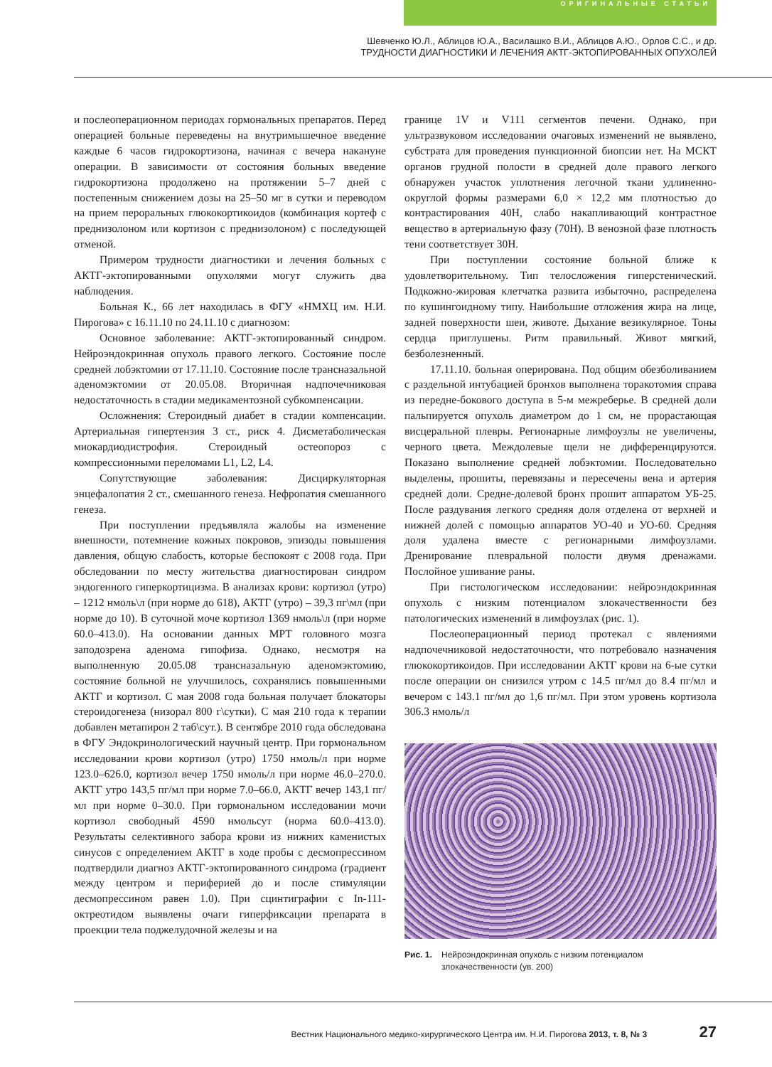ОРИГИНАЛЬНЫЕ СТАТЬИ
Шевченко Ю.Л., Аблицов Ю.А., Василашко В.И., Аблицов А.Ю., Орлов С.С., и др.
ТРУДНОСТИ ДИАГНОСТИКИ И ЛЕЧЕНИЯ АКТГ-ЭКТОПИРОВАННЫХ ОПУХОЛЕЙ
и послеоперационном периодах гормональных препаратов. Перед операцией больные переведены на внутримышечное введение каждые 6 часов гидрокортизона, начиная с вечера накануне операции. В зависимости от состояния больных введение гидрокортизона продолжено на протяжении 5–7 дней с постепенным снижением дозы на 25–50 мг в сутки и переводом на прием пероральных глюкокортикоидов (комбинация кортеф с преднизолоном или кортизон с преднизолоном) с последующей отменой.
Примером трудности диагностики и лечения больных с АКТГ-эктопированными опухолями могут служить два наблюдения.
Больная К., 66 лет находилась в ФГУ «НМХЦ им. Н.И. Пирогова» с 16.11.10 по 24.11.10 с диагнозом:
Основное заболевание: АКТГ-эктопированный синдром. Нейроэндокринная опухоль правого легкого. Состояние после средней лобэктомии от 17.11.10. Состояние после трансназальной аденомэктомии от 20.05.08. Вторичная надпочечниковая недостаточность в стадии медикаментозной субкомпенсации.
Осложнения: Стероидный диабет в стадии компенсации. Артериальная гипертензия 3 ст., риск 4. Дисметаболическая миокардиодистрофия. Стероидный остеопороз с компрессионными переломами L1, L2, L4.
Сопутствующие заболевания: Дисциркуляторная энцефалопатия 2 ст., смешанного генеза. Нефропатия смешанного генеза.
При поступлении предъявляла жалобы на изменение внешности, потемнение кожных покровов, эпизоды повышения давления, общую слабость, которые беспокоят с 2008 года. При обследовании по месту жительства диагностирован синдром эндогенного гиперкортицизма. В анализах крови: кортизол (утро) – 1212 нмоль\л (при норме до 618), АКТГ (утро) – 39,3 пг\мл (при норме до 10). В суточной моче кортизол 1369 нмоль\л (при норме 60.0–413.0). На основании данных МРТ головного мозга заподозрена аденома гипофиза. Однако, несмотря на выполненную 20.05.08 трансназальную аденомэктомию, состояние больной не улучшилось, сохранялись повышенными АКТГ и кортизол. С мая 2008 года больная получает блокаторы стероидогенеза (низорал 800 г\сутки). С мая 210 года к терапии добавлен метапирон 2 таб\сут.). В сентябре 2010 года обследована в ФГУ Эндокринологический научный центр. При гормональном исследовании крови кортизол (утро) 1750 нмоль/л при норме 123.0–626.0, кортизол вечер 1750 нмоль/л при норме 46.0–270.0. АКТГ утро 143,5 пг/мл при норме 7.0–66.0, АКТГ вечер 143,1 пг/мл при норме 0–30.0. При гормональном исследовании мочи кортизол свободный 4590 нмольсут (норма 60.0–413.0). Результаты селективного забора крови из нижних каменистых синусов с определением АКТГ в ходе пробы с десмопрессином подтвердили диагноз АКТГ-эктопированного синдрома (градиент между центром и периферией до и после стимуляции десмопрессином равен 1.0). При сцинтиграфии с In-111-октреотидом выявлены очаги гиперфиксации препарата в проекции тела поджелудочной железы и на
границе 1V и V111 сегментов печени. Однако, при ультразвуковом исследовании очаговых изменений не выявлено, субстрата для проведения пункционной биопсии нет. На МСКТ органов грудной полости в средней доле правого легкого обнаружен участок уплотнения легочной ткани удлиненно-округлой формы размерами 6,0 × 12,2 мм плотностью до контрастирования 40Н, слабо накапливающий контрастное вещество в артериальную фазу (70Н). В венозной фазе плотность тени соответствует 30Н.
При поступлении состояние больной ближе к удовлетворительному. Тип телосложения гиперстенический. Подкожно-жировая клетчатка развита избыточно, распределена по кушингоидному типу. Наибольшие отложения жира на лице, задней поверхности шеи, животе. Дыхание везикулярное. Тоны сердца приглушены. Ритм правильный. Живот мягкий, безболезненный.
17.11.10. больная оперирована. Под общим обезболиванием с раздельной интубацией бронхов выполнена торакотомия справа из передне-бокового доступа в 5-м межреберье. В средней доли пальпируется опухоль диаметром до 1 см, не прорастающая висцеральной плевры. Регионарные лимфоузлы не увеличены, черного цвета. Междолевые щели не дифференцируются. Показано выполнение средней лобэктомии. Последовательно выделены, прошиты, перевязаны и пересечены вена и артерия средней доли. Средне-долевой бронх прошит аппаратом УБ-25. После раздувания легкого средняя доля отделена от верхней и нижней долей с помощью аппаратов УО-40 и УО-60. Средняя доля удалена вместе с регионарными лимфоузлами. Дренирование плевральной полости двумя дренажами. Послойное ушивание раны.
При гистологическом исследовании: нейроэндокринная опухоль с низким потенциалом злокачественности без патологических изменений в лимфоузлах (рис. 1).
Послеоперационный период протекал с явлениями надпочечниковой недостаточности, что потребовало назначения глюкокортикоидов. При исследовании АКТГ крови на 6-ые сутки после операции он снизился утром с 14.5 пг/мл до 8.4 пг/мл и вечером с 143.1 пг/мл до 1,6 пг/мл. При этом уровень кортизола 306.3 нмоль/л
Рис. 1. Нейроэндокринная опухоль с низким потенциалом злокачественности (ув. 200)
Вестник Национального медико-хирургического Центра им. Н.И. Пирогова 2013, т. 8, № 3 27